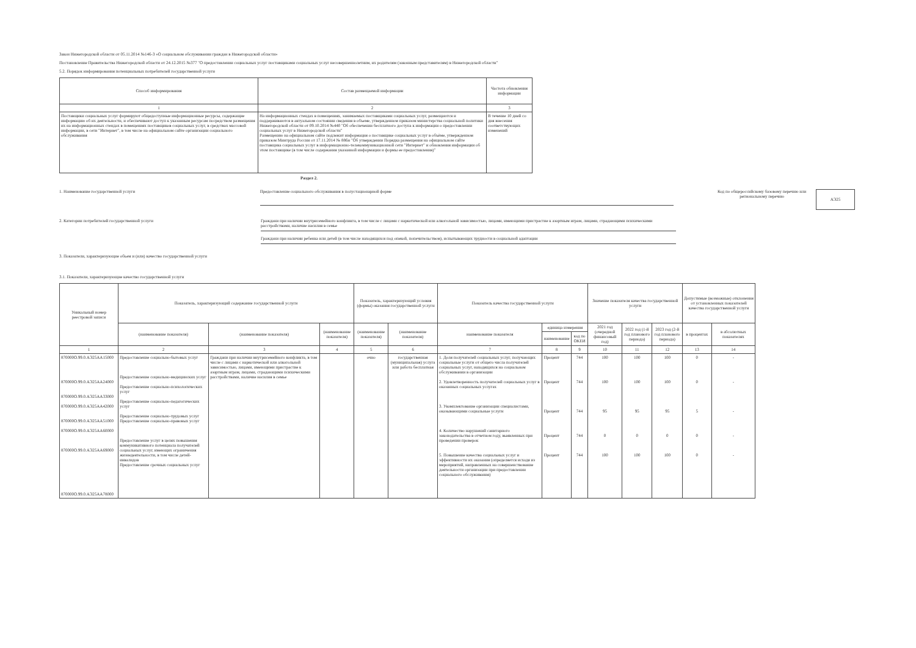Закон Нижегородской области от 05.11.2014 №146-З «О социальном обслуживании граждан в Нижегородской области»
Постановление Правительства Нижегородской области от 24.12.2015 №377 "О предоставлении социальных услуг поставщиками социальных услуг несовершеннолетним, их родителям (законным представителям) в Нижегородской области"
5.2. Порядок информирования потенциальных потребителей государственной услуги
| Способ информирования | Состав размещаемой информации | Частота обновления информации |
| --- | --- | --- |
| 1 | 2 | 3 |
| Поставщики социальных услуг формируют общедоступные информационные ресурсы, содержащие информацию об их деятельности, и обеспечивают доступ к указанным ресурсам посредством размещения их на информационных стендах в помещениях поставщиков социальных услуг, в средствах массовой информации, в сети "Интернет", в том числе на официальном сайте организации социального обслуживания | На информационных стендах в помещениях, занимаемых поставщиками социальных услуг, размещаются и поддерживаются в актуальном состоянии сведения в объеме, утвержденном приказом министерства социальной политики Нижегородской области от 09.10.2014 №440 "Об обеспечении бесплатного доступа к информации о предоставлении социальных услуг в Нижегородской области" Размещению на официальном сайте подлежит информация о поставщике социальных услуг в объёме, утвержденном приказом Минтруда России от 17.11.2014 № 886н "Об утверждении Порядка размещения на официальном сайте поставщика социальных услуг в информационно-телекоммуникационной сети "Интернет" и обновления информации об этом поставщике (в том числе содержания указанной информации и формы ее предоставления)" | В течение 10 дней со дня внесения соответствующих изменений |
Раздел 2.
1. Наименование государственной услуги
Предоставление социального обслуживания в полустационарной форме
Код по общероссийскому базовому перечню или региональному перечню
АЭ25
2. Категории потребителей государственной услуги Граждани при наличии внутрисемейного конфликта, в том числе с лицами с наркотической или алкогольной зависимостью, лицами, имеющими пристрастие к азартным играм, лицами, страдающими психическими расстройствами, наличие насилия в семье
Граждани при наличии ребенка или детей (в том числе находящихся под опекой, попечительством), испытывающих трудности в социальной адаптации
3. Показатели, характеризующие объем и (или) качество государственной услуги
3.1. Показатели, характеризующие качество государственной услуги
| Уникальный номер реестровой записи | Показатель, характеризующий содержание государственной услуги | | | Показатель, характеризующий условия (формы) оказания государственной услуги | | Показатель качества государственной услуги | | | Значение показателя качества государственной услуги | | | Допустимые (возможные) отклонения от установленных показателей качества государственной услуги | |
| --- | --- | --- | --- | --- | --- | --- | --- | --- | --- | --- | --- | --- | --- |
| | (наименование показателя) | (наименование показателя) | (наименование показателя) | (наименование показателя) | (наименование показателя) | наименование показателя | единица измерения | | 2021 год (очередной финансовый год) | 2022 год (1-й год планового периода) | 2023 год (2-й год планового периода) | в процентах | в абсолютных показателях |
| | | | | | | | наименование | код по ОКЕИ | | | | | |
| 1 | 2 | 3 | 4 | 5 | 6 | 7 | 8 | 9 | 10 | 11 | 12 | 13 | 14 |
| 870000О.99.0.АЭ25АА15000 870000О.99.0.АЭ25АА24000 870000О.99.0.АЭ25АА33000 870000О.99.0.АЭ25АА42000 870000О.99.0.АЭ25АА51000 870000О.99.0.АЭ25АА60000 870000О.99.0.АЭ25АА69000 870000О.99.0.АЭ25АА78000 | Предоставление социально-бытовых услуг Предоставление социально-медицинских услуг Предоставление социально-психологических услуг Предоставление социально-педагогических услуг Предоставление социально-трудовых услуг Предоставление социально-правовых услуг Предоставление услуг в целях повышения коммуникативного потенциала получателей социальных услуг, имеющих ограничения жизнедеятельности, в том числе детей-инвалидов Предоставление срочных социальных услуг | Граждани при наличии внутрисемейного конфликта, в том числе с лицами с наркотической или алкогольной зависимостью, лицами, имеющими пристрастие к азартным играм, лицами, страдающими психическими расстройствами, наличие насилия в семье | | очно | государственная (муниципальная) услуга или работа бесплатная | 1. Доля получателей социальных услуг, получающих социальные услуги от общего числа получателей социальных услуг, находящихся на социальном обслуживании в организации 2. Удовлетворенность получателей социальных услуг в оказанных социальных услугах 3. Укомплектование организации специалистами, оказывающими социальные услуги 4. Количество нарушений санитарного законодательства в отчетном году, выявленных при проведении проверок 5. Повышение качества социальных услуг и эффективности их оказания (определяется исходя из мероприятий, направленных на совершенствование деятельности организации при предоставлении социального обслуживания) | Процент Процент Процент Процент Процент | 744 744 744 744 744 | 100 100 95 0 100 | 100 100 95 0 100 | 100 100 95 0 100 | 0 0 5 0 0 | - - - - - |